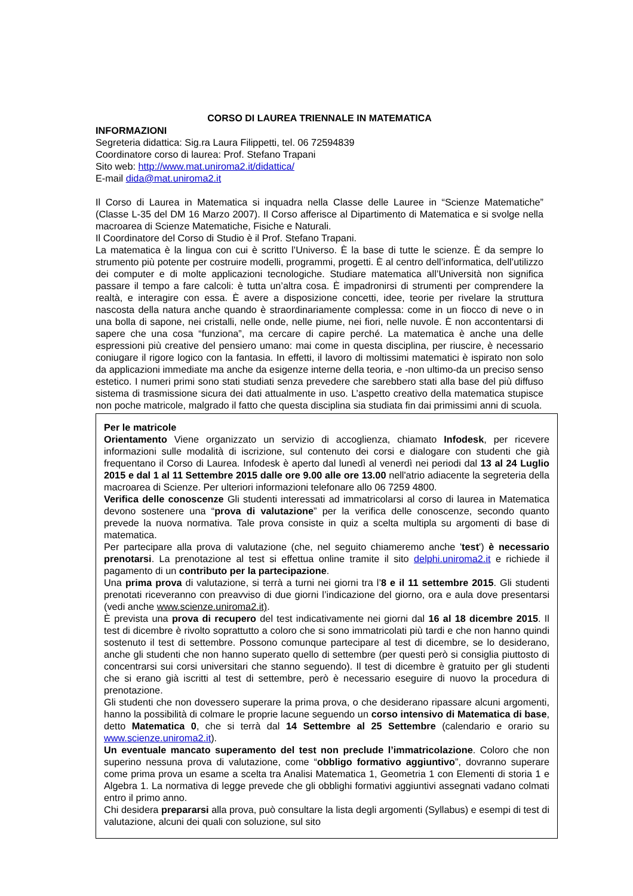CORSO DI LAUREA TRIENNALE IN MATEMATICA
INFORMAZIONI
Segreteria didattica: Sig.ra Laura Filippetti, tel. 06 72594839
Coordinatore corso di laurea: Prof. Stefano Trapani
Sito web: http://www.mat.uniroma2.it/didattica/
E-mail dida@mat.uniroma2.it
Il Corso di Laurea in Matematica si inquadra nella Classe delle Lauree in “Scienze Matematiche” (Classe L-35 del DM 16 Marzo 2007). Il Corso afferisce al Dipartimento di Matematica e si svolge nella macroarea di Scienze Matematiche, Fisiche e Naturali.
Il Coordinatore del Corso di Studio è il Prof. Stefano Trapani.
La matematica è la lingua con cui è scritto l’Universo. È la base di tutte le scienze. È da sempre lo strumento più potente per costruire modelli, programmi, progetti. È al centro dell’informatica, dell’utilizzo dei computer e di molte applicazioni tecnologiche. Studiare matematica all’Università non significa passare il tempo a fare calcoli: è tutta un’altra cosa. È impadronirsi di strumenti per comprendere la realtà, e interagire con essa. È avere a disposizione concetti, idee, teorie per rivelare la struttura nascosta della natura anche quando è straordinariamente complessa: come in un fiocco di neve o in una bolla di sapone, nei cristalli, nelle onde, nelle piume, nei fiori, nelle nuvole. È non accontentarsi di sapere che una cosa “funziona”, ma cercare di capire perché. La matematica è anche una delle espressioni più creative del pensiero umano: mai come in questa disciplina, per riuscire, è necessario coniugare il rigore logico con la fantasia. In effetti, il lavoro di moltissimi matematici è ispirato non solo da applicazioni immediate ma anche da esigenze interne della teoria, e -non ultimo-da un preciso senso estetico. I numeri primi sono stati studiati senza prevedere che sarebbero stati alla base del più diffuso sistema di trasmissione sicura dei dati attualmente in uso. L’aspetto creativo della matematica stupisce non poche matricole, malgrado il fatto che questa disciplina sia studiata fin dai primissimi anni di scuola.
Per le matricole
Orientamento Viene organizzato un servizio di accoglienza, chiamato Infodesk, per ricevere informazioni sulle modalità di iscrizione, sul contenuto dei corsi e dialogare con studenti che già frequentano il Corso di Laurea. Infodesk è aperto dal lunedì al venerdì nei periodi dal 13 al 24 Luglio 2015 e dal 1 al 11 Settembre 2015 dalle ore 9.00 alle ore 13.00 nell'atrio adiacente la segreteria della macroarea di Scienze. Per ulteriori informazioni telefonare allo 06 7259 4800.
Verifica delle conoscenze Gli studenti interessati ad immatricolarsi al corso di laurea in Matematica devono sostenere una “prova di valutazione” per la verifica delle conoscenze, secondo quanto prevede la nuova normativa. Tale prova consiste in quiz a scelta multipla su argomenti di base di matematica.
Per partecipare alla prova di valutazione (che, nel seguito chiameremo anche 'test') è necessario prenotarsi. La prenotazione al test si effettua online tramite il sito delphi.uniroma2.it e richiede il pagamento di un contributo per la partecipazione.
Una prima prova di valutazione, si terrà a turni nei giorni tra l’8 e il 11 settembre 2015. Gli studenti prenotati riceveranno con preavviso di due giorni l’indicazione del giorno, ora e aula dove presentarsi (vedi anche www.scienze.uniroma2.it).
È prevista una prova di recupero del test indicativamente nei giorni dal 16 al 18 dicembre 2015. Il test di dicembre è rivolto soprattutto a coloro che si sono immatricolati più tardi e che non hanno quindi sostenuto il test di settembre. Possono comunque partecipare al test di dicembre, se lo desiderano, anche gli studenti che non hanno superato quello di settembre (per questi però si consiglia piuttosto di concentrarsi sui corsi universitari che stanno seguendo). Il test di dicembre è gratuito per gli studenti che si erano già iscritti al test di settembre, però è necessario eseguire di nuovo la procedura di prenotazione.
Gli studenti che non dovessero superare la prima prova, o che desiderano ripassare alcuni argomenti, hanno la possibilità di colmare le proprie lacune seguendo un corso intensivo di Matematica di base, detto Matematica 0, che si terrà dal 14 Settembre al 25 Settembre (calendario e orario su www.scienze.uniroma2.it).
Un eventuale mancato superamento del test non preclude l’immatricolazione. Coloro che non superino nessuna prova di valutazione, come “obbligo formativo aggiuntivo”, dovranno superare come prima prova un esame a scelta tra Analisi Matematica 1, Geometria 1 con Elementi di storia 1 e Algebra 1. La normativa di legge prevede che gli obblighi formativi aggiuntivi assegnati vadano colmati entro il primo anno.
Chi desidera prepararsi alla prova, può consultare la lista degli argomenti (Syllabus) e esempi di test di valutazione, alcuni dei quali con soluzione, sul sito